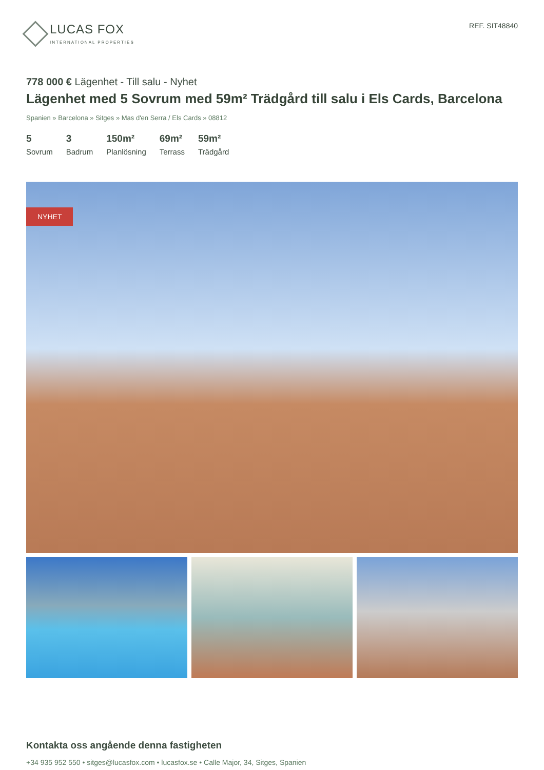LUCAS FOX
INTERNATIONAL PROPERTIES
REF. SIT48840
778 000 € Lägenhet - Till salu - Nyhet
Lägenhet med 5 Sovrum med 59m² Trädgård till salu i Els Cards, Barcelona
Spanien » Barcelona » Sitges » Mas d'en Serra / Els Cards » 08812
5
Sovrum
3
Badrum
150m²
Planlösning
69m²
Terrass
59m²
Trädgård
NYHET
Kontakta oss angående denna fastigheten
+34 935 952 550 • sitges@lucasfox.com • lucasfox.se • Calle Major, 34, Sitges, Spanien